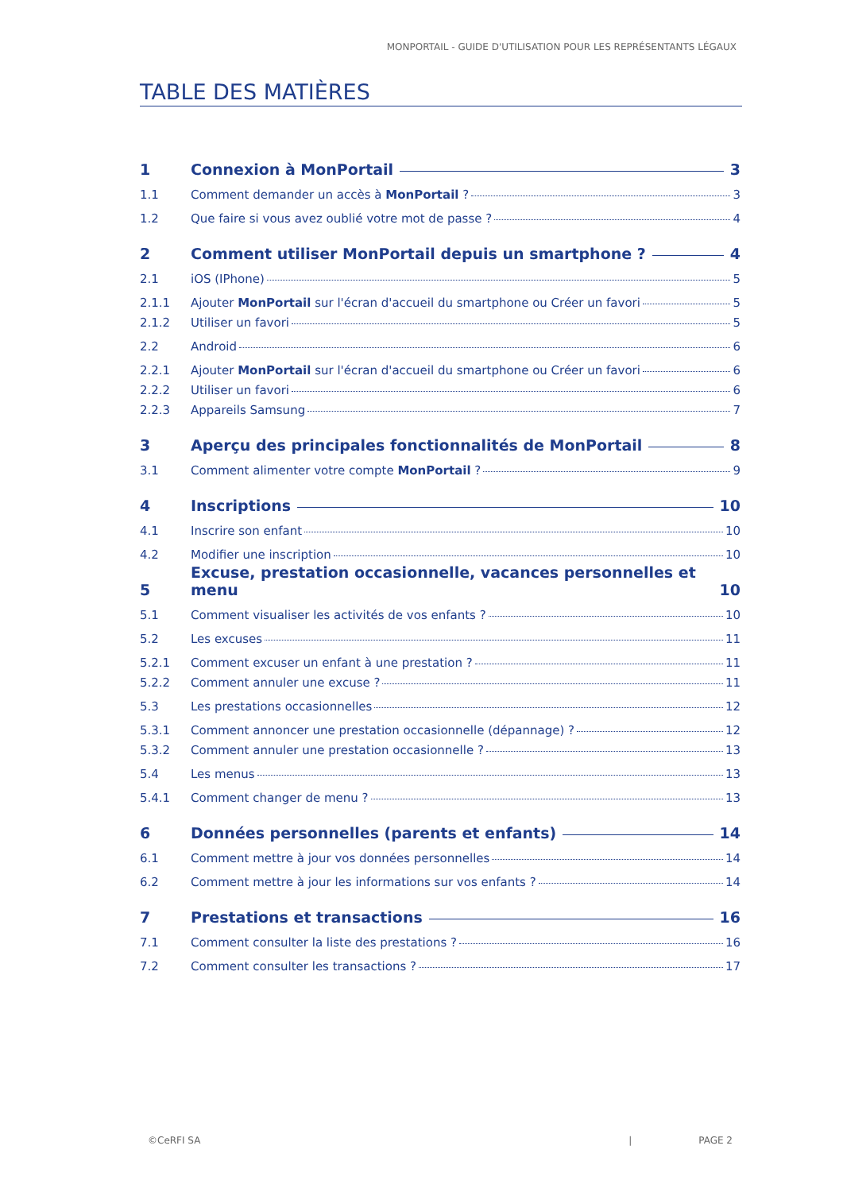MONPORTAIL - GUIDE D'UTILISATION POUR LES REPRÉSENTANTS LÉGAUX
TABLE DES MATIÈRES
1 Connexion à MonPortail 3
1.1 Comment demander un accès à MonPortail ? 3
1.2 Que faire si vous avez oublié votre mot de passe ? 4
2 Comment utiliser MonPortail depuis un smartphone ? 4
2.1 iOS (IPhone) 5
2.1.1 Ajouter MonPortail sur l'écran d'accueil du smartphone ou Créer un favori 5
2.1.2 Utiliser un favori 5
2.2 Android 6
2.2.1 Ajouter MonPortail sur l'écran d'accueil du smartphone ou Créer un favori 6
2.2.2 Utiliser un favori 6
2.2.3 Appareils Samsung 7
3 Aperçu des principales fonctionnalités de MonPortail 8
3.1 Comment alimenter votre compte MonPortail ? 9
4 Inscriptions 10
4.1 Inscrire son enfant 10
4.2 Modifier une inscription 10
5 Excuse, prestation occasionnelle, vacances personnelles et menu 10
5.1 Comment visualiser les activités de vos enfants ? 10
5.2 Les excuses 11
5.2.1 Comment excuser un enfant à une prestation ? 11
5.2.2 Comment annuler une excuse ? 11
5.3 Les prestations occasionnelles 12
5.3.1 Comment annoncer une prestation occasionnelle (dépannage) ? 12
5.3.2 Comment annuler une prestation occasionnelle ? 13
5.4 Les menus 13
5.4.1 Comment changer de menu ? 13
6 Données personnelles (parents et enfants) 14
6.1 Comment mettre à jour vos données personnelles 14
6.2 Comment mettre à jour les informations sur vos enfants ? 14
7 Prestations et transactions 16
7.1 Comment consulter la liste des prestations ? 16
7.2 Comment consulter les transactions ? 17
©CeRFI SA | PAGE 2